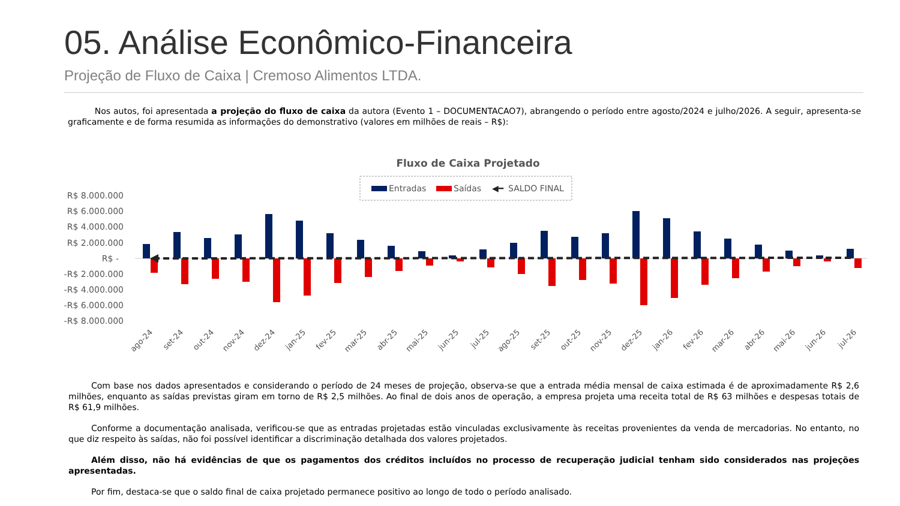05. Análise Econômico-Financeira
Projeção de Fluxo de Caixa | Cremoso Alimentos LTDA.
Nos autos, foi apresentada a projeção do fluxo de caixa da autora (Evento 1 – DOCUMENTACAO7), abrangendo o período entre agosto/2024 e julho/2026. A seguir, apresenta-se graficamente e de forma resumida as informações do demonstrativo (valores em milhões de reais – R$):
Fluxo de Caixa Projetado
Entradas
Saídas
◀━
SALDO FINAL
R$ 8.000.000
R$ 6.000.000
R$ 4.000.000
R$ 2.000.000
R$ -
-R$ 2.000.000
-R$ 4.000.000
-R$ 6.000.000
-R$ 8.000.000
ago-24
set-24
out-24
nov-24
dez-24
jan-25
fev-25
mar-25
abr-25
mai-25
jun-25
jul-25
ago-25
set-25
out-25
nov-25
dez-25
jan-26
fev-26
mar-26
abr-26
mai-26
jun-26
jul-26
Com base nos dados apresentados e considerando o período de 24 meses de projeção, observa-se que a entrada média mensal de caixa estimada é de aproximadamente R$ 2,6 milhões, enquanto as saídas previstas giram em torno de R$ 2,5 milhões. Ao final de dois anos de operação, a empresa projeta uma receita total de R$ 63 milhões e despesas totais de R$ 61,9 milhões.
Conforme a documentação analisada, verificou-se que as entradas projetadas estão vinculadas exclusivamente às receitas provenientes da venda de mercadorias. No entanto, no que diz respeito às saídas, não foi possível identificar a discriminação detalhada dos valores projetados.
Além disso, não há evidências de que os pagamentos dos créditos incluídos no processo de recuperação judicial tenham sido considerados nas projeções apresentadas.
Por fim, destaca-se que o saldo final de caixa projetado permanece positivo ao longo de todo o período analisado.